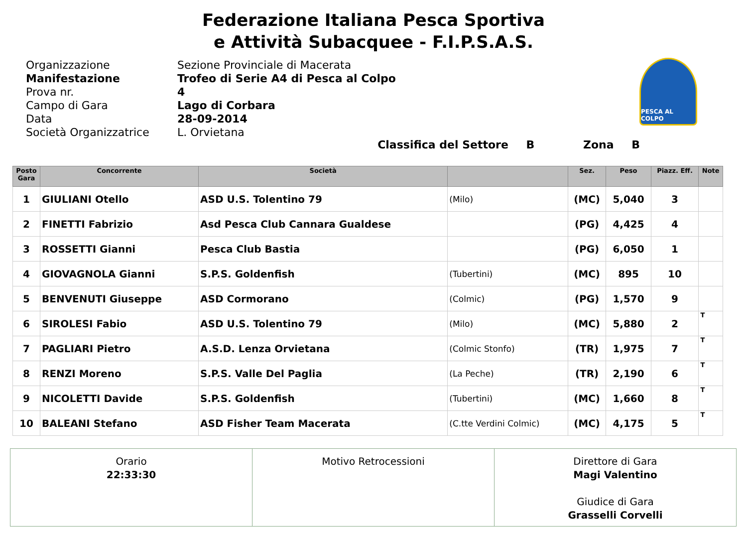Federazione Italiana Pesca Sportiva
e Attività Subacquee - F.I.P.S.A.S.
| Organizzazione | Sezione Provinciale di Macerata |
| Manifestazione | Trofeo di Serie A4 di Pesca al Colpo |
| Prova nr. | 4 |
| Campo di Gara | Lago di Corbara |
| Data | 28-09-2014 |
| Società Organizzatrice | L. Orvietana |
PESCA AL COLPO
Classifica del Settore B Zona B
| Posto Gara | Concorrente | Società | | Sez. | Peso | Piazz. Eff. | Note |
| --- | --- | --- | --- | --- | --- | --- | --- |
| 1 | GIULIANI Otello | ASD U.S. Tolentino 79 | (Milo) | (MC) | 5,040 | 3 | |
| 2 | FINETTI Fabrizio | Asd Pesca Club Cannara Gualdese | | (PG) | 4,425 | 4 | |
| 3 | ROSSETTI Gianni | Pesca Club Bastia | | (PG) | 6,050 | 1 | |
| 4 | GIOVAGNOLA Gianni | S.P.S. Goldenfish | (Tubertini) | (MC) | 895 | 10 | |
| 5 | BENVENUTI Giuseppe | ASD Cormorano | (Colmic) | (PG) | 1,570 | 9 | |
| 6 | SIROLESI Fabio | ASD U.S. Tolentino 79 | (Milo) | (MC) | 5,880 | 2 | T |
| 7 | PAGLIARI Pietro | A.S.D. Lenza Orvietana | (Colmic Stonfo) | (TR) | 1,975 | 7 | T |
| 8 | RENZI Moreno | S.P.S. Valle Del Paglia | (La Peche) | (TR) | 2,190 | 6 | T |
| 9 | NICOLETTI Davide | S.P.S. Goldenfish | (Tubertini) | (MC) | 1,660 | 8 | T |
| 10 | BALEANI Stefano | ASD Fisher Team Macerata | (C.tte Verdini Colmic) | (MC) | 4,175 | 5 | T |
Orario
22:33:30
Motivo Retrocessioni Direttore di Gara
Magi Valentino
Giudice di Gara
Grasselli Corvelli